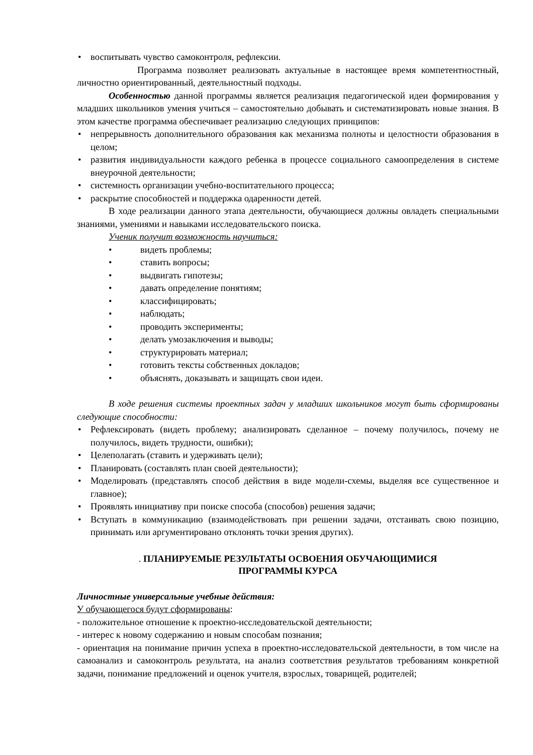• воспитывать чувство самоконтроля, рефлексии.
Программа позволяет реализовать актуальные в настоящее время компетентностный, личностно ориентированный, деятельностный подходы.
Особенностью данной программы является реализация педагогической идеи формирования у младших школьников умения учиться – самостоятельно добывать и систематизировать новые знания. В этом качестве программа обеспечивает реализацию следующих принципов:
• непрерывность дополнительного образования как механизма полноты и целостности образования в целом;
• развития индивидуальности каждого ребенка в процессе социального самоопределения в системе внеурочной деятельности;
• системность организации учебно-воспитательного процесса;
• раскрытие способностей и поддержка одаренности детей.
В ходе реализации данного этапа деятельности, обучающиеся должны овладеть специальными знаниями, умениями и навыками исследовательского поиска.
Ученик получит возможность научиться:
• видеть проблемы;
• ставить вопросы;
• выдвигать гипотезы;
• давать определение понятиям;
• классифицировать;
• наблюдать;
• проводить эксперименты;
• делать умозаключения и выводы;
• структурировать материал;
• готовить тексты собственных докладов;
• объяснять, доказывать и защищать свои идеи.
В ходе решения системы проектных задач у младших школьников могут быть сформированы следующие способности:
• Рефлексировать (видеть проблему; анализировать сделанное – почему получилось, почему не получилось, видеть трудности, ошибки);
• Целеполагать (ставить и удерживать цели);
• Планировать (составлять план своей деятельности);
• Моделировать (представлять способ действия в виде модели-схемы, выделяя все существенное и главное);
• Проявлять инициативу при поиске способа (способов) решения задачи;
• Вступать в коммуникацию (взаимодействовать при решении задачи, отстаивать свою позицию, принимать или аргументировано отклонять точки зрения других).
. ПЛАНИРУЕМЫЕ РЕЗУЛЬТАТЫ ОСВОЕНИЯ ОБУЧАЮЩИМИСЯ
ПРОГРАММЫ КУРСА
Личностные универсальные учебные действия:
У обучающегося будут сформированы:
- положительное отношение к проектно-исследовательской деятельности;
- интерес к новому содержанию и новым способам познания;
- ориентация на понимание причин успеха в проектно-исследовательской деятельности, в том числе на самоанализ и самоконтроль результата, на анализ соответствия результатов требованиям конкретной задачи, понимание предложений и оценок учителя, взрослых, товарищей, родителей;